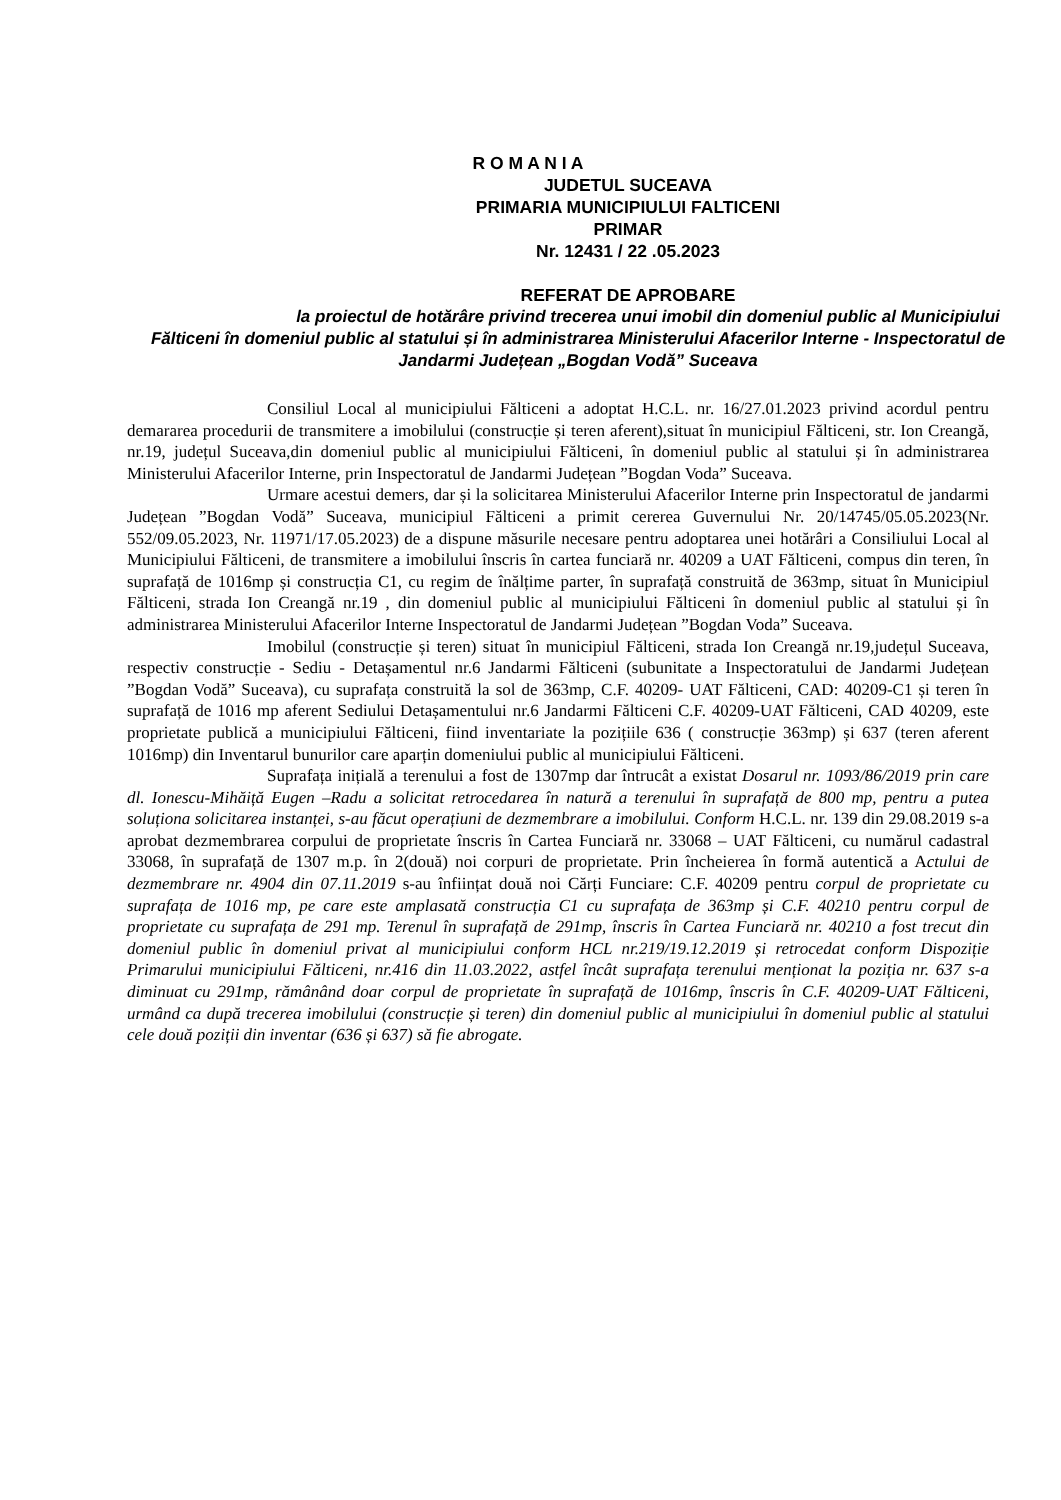R O M A N I A
JUDETUL SUCEAVA
PRIMARIA MUNICIPIULUI FALTICENI
PRIMAR
Nr. 12431 / 22 .05.2023
REFERAT DE APROBARE
la proiectul de hotărâre privind trecerea unui imobil din domeniul public al Municipiului Fălticeni în domeniul public al statului și în administrarea Ministerului Afacerilor Interne - Inspectoratul de Jandarmi Județean „Bogdan Vodă” Suceava
Consiliul Local al municipiului Fălticeni a adoptat H.C.L. nr. 16/27.01.2023 privind acordul pentru demararea procedurii de transmitere a imobilului (construcție și teren aferent),situat în municipiul Fălticeni, str. Ion Creangă, nr.19, județul Suceava,din domeniul public al municipiului Fălticeni, în domeniul public al statului și în administrarea Ministerului Afacerilor Interne, prin Inspectoratul de Jandarmi Județean ”Bogdan Voda” Suceava.
Urmare acestui demers, dar și la solicitarea Ministerului Afacerilor Interne prin Inspectoratul de jandarmi Județean ”Bogdan Vodă” Suceava, municipiul Fălticeni a primit cererea Guvernului Nr. 20/14745/05.05.2023(Nr. 552/09.05.2023, Nr. 11971/17.05.2023) de a dispune măsurile necesare pentru adoptarea unei hotărâri a Consiliului Local al Municipiului Fălticeni, de transmitere a imobilului înscris în cartea funciară nr. 40209 a UAT Fălticeni, compus din teren, în suprafață de 1016mp și construcția C1, cu regim de înălțime parter, în suprafață construită de 363mp, situat în Municipiul Fălticeni, strada Ion Creangă nr.19 , din domeniul public al municipiului Fălticeni în domeniul public al statului și în administrarea Ministerului Afacerilor Interne Inspectoratul de Jandarmi Județean ”Bogdan Voda” Suceava.
Imobilul (construcție și teren) situat în municipiul Fălticeni, strada Ion Creangă nr.19,județul Suceava, respectiv construcție - Sediu - Detașamentul nr.6 Jandarmi Fălticeni (subunitate a Inspectoratului de Jandarmi Județean ”Bogdan Vodă” Suceava), cu suprafața construită la sol de 363mp, C.F. 40209- UAT Fălticeni, CAD: 40209-C1 și teren în suprafață de 1016 mp aferent Sediului Detașamentului nr.6 Jandarmi Fălticeni C.F. 40209-UAT Fălticeni, CAD 40209, este proprietate publică a municipiului Fălticeni, fiind inventariate la pozițiile 636 ( construcție 363mp) și 637 (teren aferent 1016mp) din Inventarul bunurilor care aparțin domeniului public al municipiului Fălticeni.
Suprafața inițială a terenului a fost de 1307mp dar întrucât a existat Dosarul nr. 1093/86/2019 prin care dl. Ionescu-Mihăiță Eugen –Radu a solicitat retrocedarea în natură a terenului în suprafață de 800 mp, pentru a putea soluționa solicitarea instanței, s-au făcut operațiuni de dezmembrare a imobilului. Conform H.C.L. nr. 139 din 29.08.2019 s-a aprobat dezmembrarea corpului de proprietate înscris în Cartea Funciară nr. 33068 – UAT Fălticeni, cu numărul cadastral 33068, în suprafață de 1307 m.p. în 2(două) noi corpuri de proprietate. Prin încheierea în formă autentică a Actului de dezmembrare nr. 4904 din 07.11.2019 s-au înființat două noi Cărți Funciare: C.F. 40209 pentru corpul de proprietate cu suprafața de 1016 mp, pe care este amplasată construcția C1 cu suprafața de 363mp și C.F. 40210 pentru corpul de proprietate cu suprafața de 291 mp. Terenul în suprafață de 291mp, înscris în Cartea Funciară nr. 40210 a fost trecut din domeniul public în domeniul privat al municipiului conform HCL nr.219/19.12.2019 și retrocedat conform Dispoziție Primarului municipiului Fălticeni, nr.416 din 11.03.2022, astfel încât suprafața terenului menționat la poziția nr. 637 s-a diminuat cu 291mp, rămânând doar corpul de proprietate în suprafață de 1016mp, înscris în C.F. 40209-UAT Fălticeni, urmând ca după trecerea imobilului (construcție și teren) din domeniul public al municipiului în domeniul public al statului cele două poziții din inventar (636 și 637) să fie abrogate.